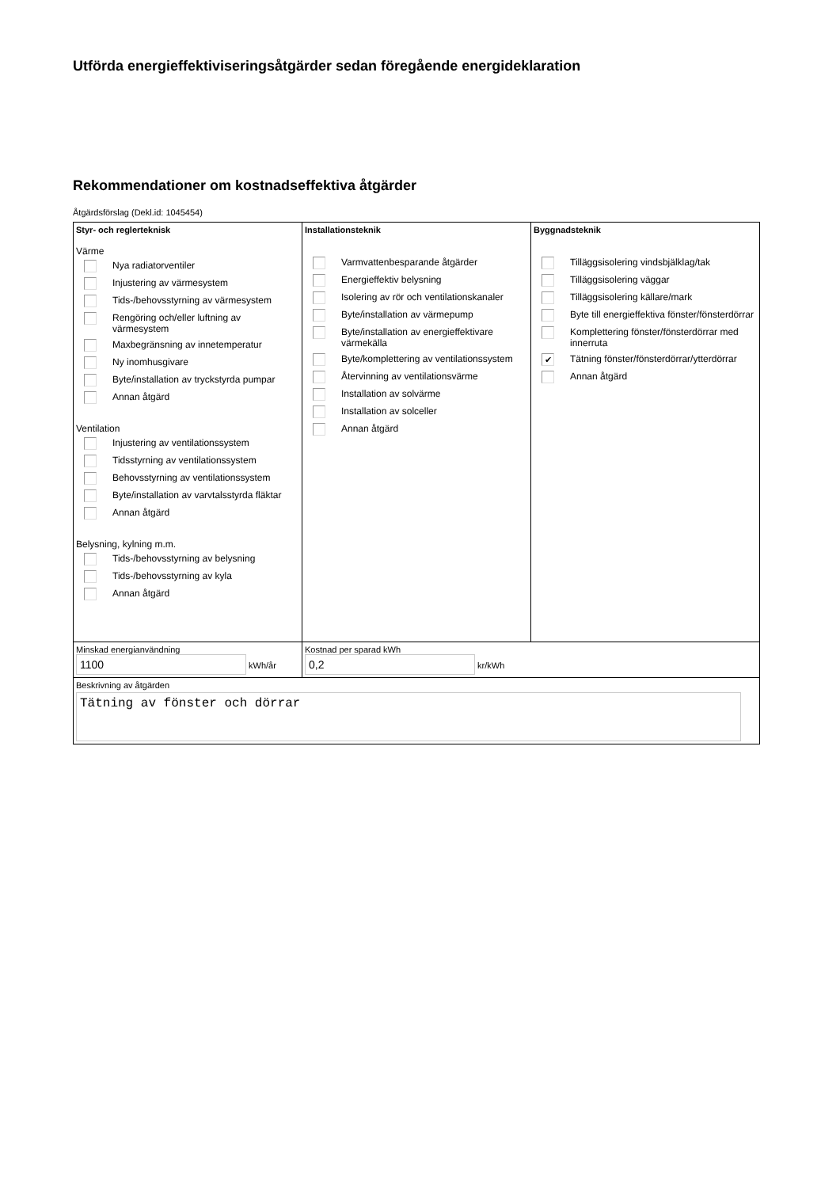Utförda energieffektiviseringsåtgärder sedan föregående energideklaration
Rekommendationer om kostnadseffektiva åtgärder
Åtgärdsförslag (Dekl.id: 1045454)
| Styr- och reglerteknisk Värme Nya radiatorventiler Injustering av värmesystem Tids-/behovsstyrning av värmesystem Rengöring och/eller luftning av värmesystem Maxbegränsning av innetemperatur Ny inomhusgivare Byte/installation av tryckstyrda pumpar Annan åtgärd Ventilation Injustering av ventilationssystem Tidsstyrning av ventilationssystem Behovsstyrning av ventilationssystem Byte/installation av varvtalsstyrda fläktar Annan åtgärd Belysning, kylning m.m. Tids-/behovsstyrning av belysning Tids-/behovsstyrning av kyla Annan åtgärd | Installationsteknik Varmvattenbesparande åtgärder Energieffektiv belysning Isolering av rör och ventilationskanaler Byte/installation av värmepump Byte/installation av energieffektivare värmekälla Byte/komplettering av ventilationssystem Återvinning av ventilationsvärme Installation av solvärme Installation av solceller Annan åtgärd | Byggnadsteknik Tilläggsisolering vindsbjälklag/tak Tilläggsisolering väggar Tilläggsisolering källare/mark Byte till energieffektiva fönster/fönsterdörrar Komplettering fönster/fönsterdörrar med innerruta ✔ Tätning fönster/fönsterdörrar/ytterdörrar Annan åtgärd |
| Minskad energianvändning 1100 kWh/år | Kostnad per sparad kWh 0,2 kr/kWh | |
| Beskrivning av åtgärden Tätning av fönster och dörrar | | |